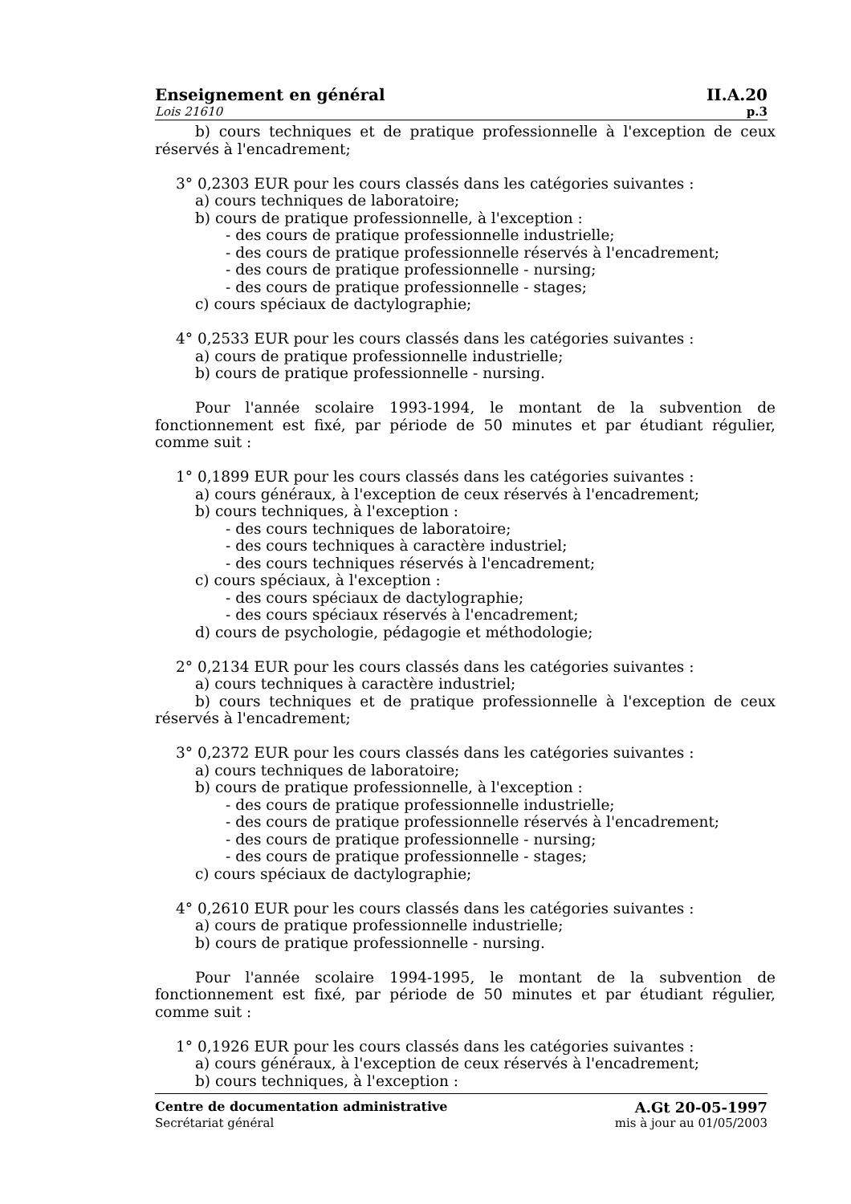Enseignement en général II.A.20
Lois 21610 p.3
b) cours techniques et de pratique professionnelle à l'exception de ceux réservés à l'encadrement;
3° 0,2303 EUR pour les cours classés dans les catégories suivantes :
a) cours techniques de laboratoire;
b) cours de pratique professionnelle, à l'exception :
- des cours de pratique professionnelle industrielle;
- des cours de pratique professionnelle réservés à l'encadrement;
- des cours de pratique professionnelle - nursing;
- des cours de pratique professionnelle - stages;
c) cours spéciaux de dactylographie;
4° 0,2533 EUR pour les cours classés dans les catégories suivantes :
a) cours de pratique professionnelle industrielle;
b) cours de pratique professionnelle - nursing.
Pour l'année scolaire 1993-1994, le montant de la subvention de fonctionnement est fixé, par période de 50 minutes et par étudiant régulier, comme suit :
1° 0,1899 EUR pour les cours classés dans les catégories suivantes :
a) cours généraux, à l'exception de ceux réservés à l'encadrement;
b) cours techniques, à l'exception :
- des cours techniques de laboratoire;
- des cours techniques à caractère industriel;
- des cours techniques réservés à l'encadrement;
c) cours spéciaux, à l'exception :
- des cours spéciaux de dactylographie;
- des cours spéciaux réservés à l'encadrement;
d) cours de psychologie, pédagogie et méthodologie;
2° 0,2134 EUR pour les cours classés dans les catégories suivantes :
a) cours techniques à caractère industriel;
b) cours techniques et de pratique professionnelle à l'exception de ceux réservés à l'encadrement;
3° 0,2372 EUR pour les cours classés dans les catégories suivantes :
a) cours techniques de laboratoire;
b) cours de pratique professionnelle, à l'exception :
- des cours de pratique professionnelle industrielle;
- des cours de pratique professionnelle réservés à l'encadrement;
- des cours de pratique professionnelle - nursing;
- des cours de pratique professionnelle - stages;
c) cours spéciaux de dactylographie;
4° 0,2610 EUR pour les cours classés dans les catégories suivantes :
a) cours de pratique professionnelle industrielle;
b) cours de pratique professionnelle - nursing.
Pour l'année scolaire 1994-1995, le montant de la subvention de fonctionnement est fixé, par période de 50 minutes et par étudiant régulier, comme suit :
1° 0,1926 EUR pour les cours classés dans les catégories suivantes :
a) cours généraux, à l'exception de ceux réservés à l'encadrement;
b) cours techniques, à l'exception :
Centre de documentation administrative A.Gt 20-05-1997
Secrétariat général mis à jour au 01/05/2003